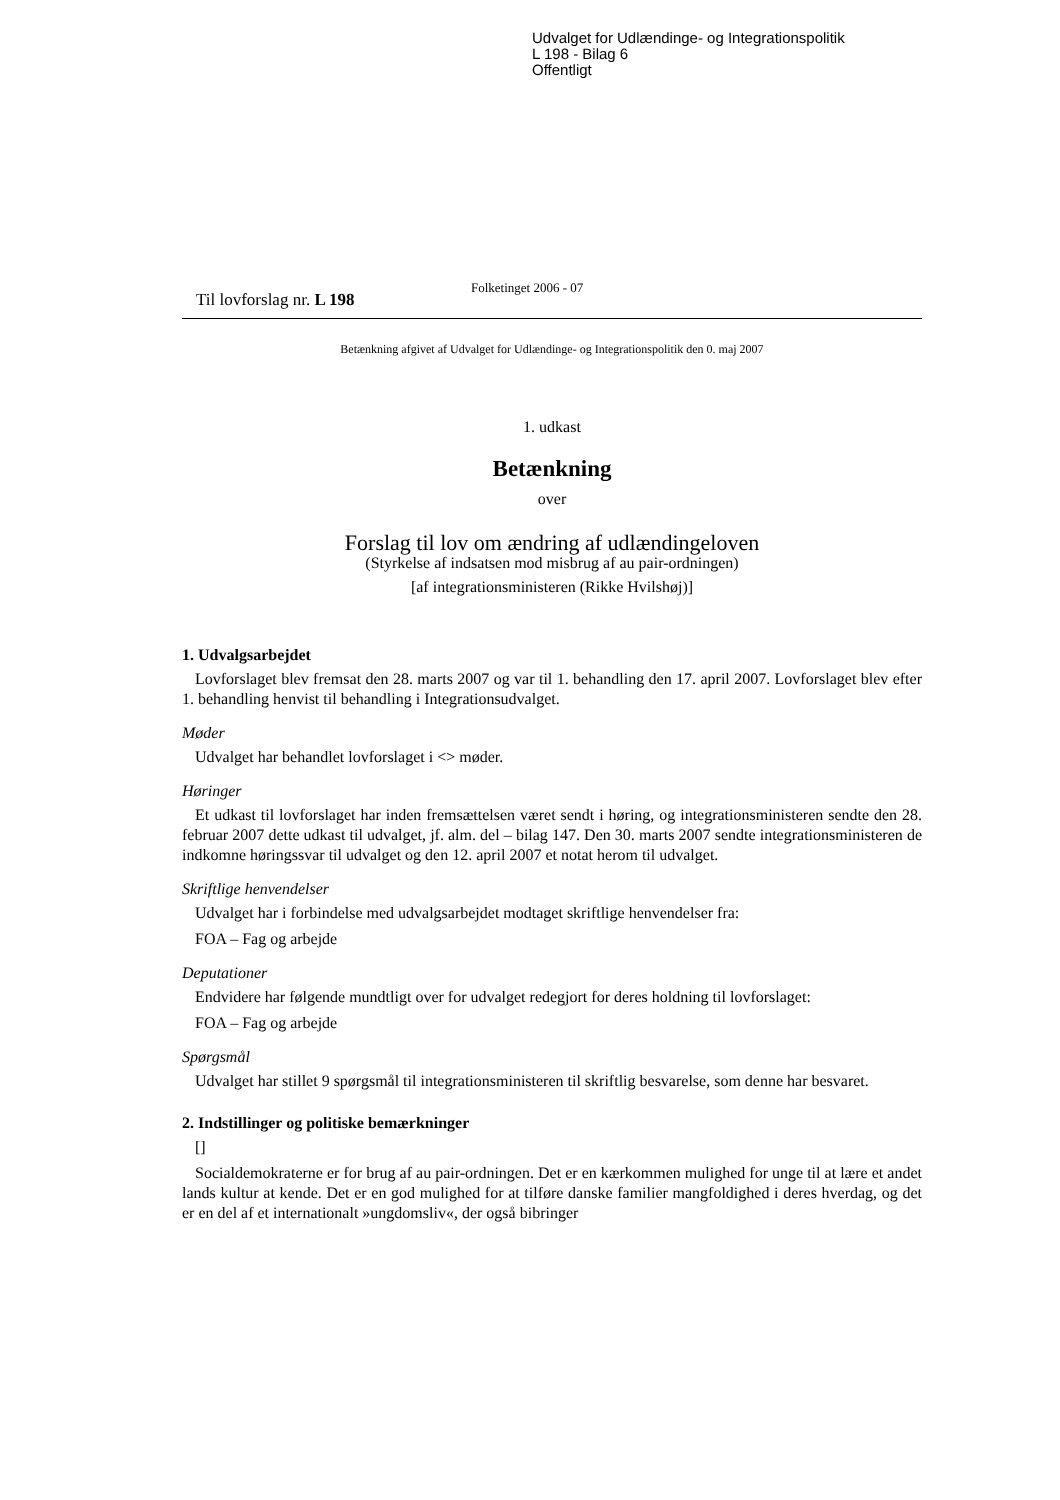Udvalget for Udlændinge- og Integrationspolitik
L 198 - Bilag 6
Offentligt
Til lovforslag nr. L 198 Folketinget 2006 - 07
Betænkning afgivet af Udvalget for Udlændinge- og Integrationspolitik den 0. maj 2007
1. udkast
Betænkning
over
Forslag til lov om ændring af udlændingeloven
(Styrkelse af indsatsen mod misbrug af au pair-ordningen)
[af integrationsministeren (Rikke Hvilshøj)]
1. Udvalgsarbejdet
Lovforslaget blev fremsat den 28. marts 2007 og var til 1. behandling den 17. april 2007. Lovforslaget blev efter 1. behandling henvist til behandling i Integrationsudvalget.
Møder
Udvalget har behandlet lovforslaget i <> møder.
Høringer
Et udkast til lovforslaget har inden fremsættelsen været sendt i høring, og integrationsministeren sendte den 28. februar 2007 dette udkast til udvalget, jf. alm. del – bilag 147. Den 30. marts 2007 sendte integrationsministeren de indkomne høringssvar til udvalget og den 12. april 2007 et notat herom til udvalget.
Skriftlige henvendelser
Udvalget har i forbindelse med udvalgsarbejdet modtaget skriftlige henvendelser fra:
FOA – Fag og arbejde
Deputationer
Endvidere har følgende mundtligt over for udvalget redegjort for deres holdning til lovforslaget:
FOA – Fag og arbejde
Spørgsmål
Udvalget har stillet 9 spørgsmål til integrationsministeren til skriftlig besvarelse, som denne har besvaret.
2. Indstillinger og politiske bemærkninger
[]
Socialdemokraterne er for brug af au pair-ordningen. Det er en kærkommen mulighed for unge til at lære et andet lands kultur at kende. Det er en god mulighed for at tilføre danske familier mangfoldighed i deres hverdag, og det er en del af et internationalt »ungdomsliv«, der også bibringer